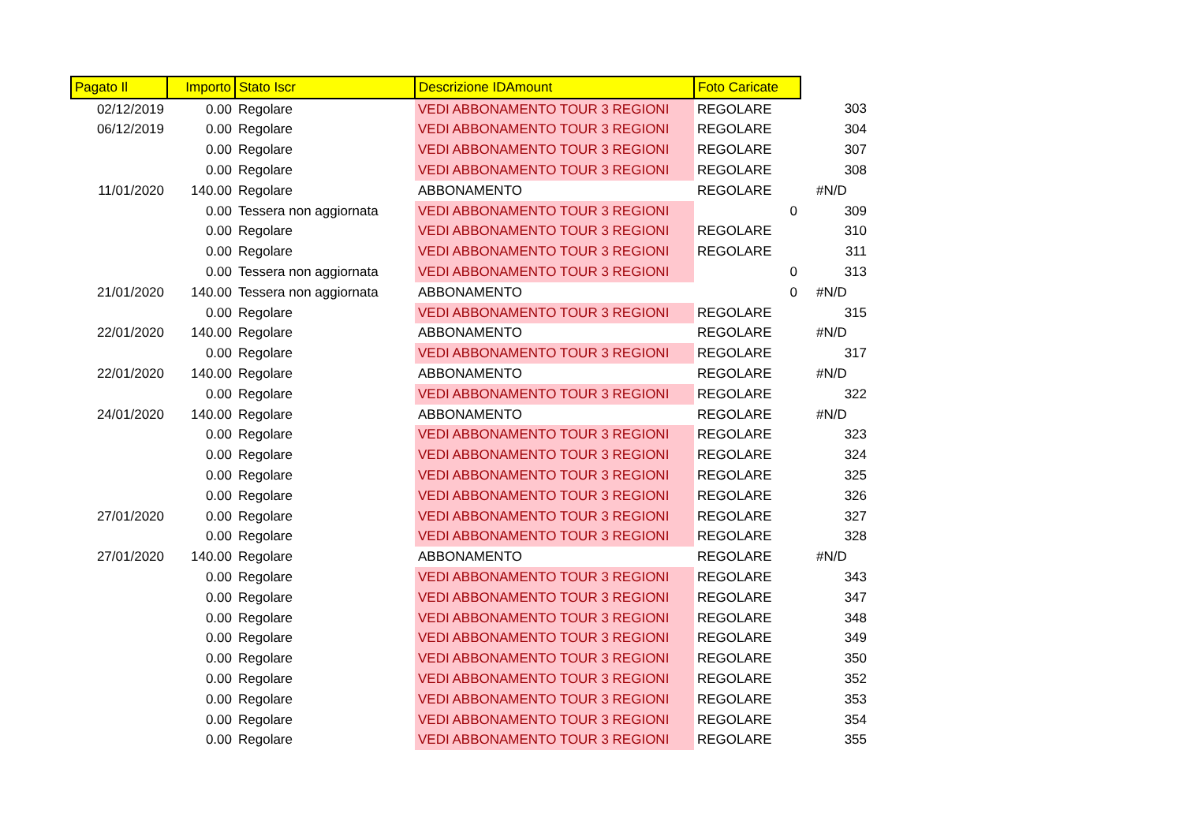| Pagato Il | Importo | Stato Iscr | Descrizione IDAmount | Foto Caricate | |
| 02/12/2019 | 0.00 | Regolare | VEDI ABBONAMENTO TOUR 3 REGIONI | REGOLARE | 303 |
| 06/12/2019 | 0.00 | Regolare | VEDI ABBONAMENTO TOUR 3 REGIONI | REGOLARE | 304 |
| | 0.00 | Regolare | VEDI ABBONAMENTO TOUR 3 REGIONI | REGOLARE | 307 |
| | 0.00 | Regolare | VEDI ABBONAMENTO TOUR 3 REGIONI | REGOLARE | 308 |
| 11/01/2020 | 140.00 | Regolare | ABBONAMENTO | REGOLARE | #N/D |
| | 0.00 | Tessera non aggiornata | VEDI ABBONAMENTO TOUR 3 REGIONI | 0 | 309 |
| | 0.00 | Regolare | VEDI ABBONAMENTO TOUR 3 REGIONI | REGOLARE | 310 |
| | 0.00 | Regolare | VEDI ABBONAMENTO TOUR 3 REGIONI | REGOLARE | 311 |
| | 0.00 | Tessera non aggiornata | VEDI ABBONAMENTO TOUR 3 REGIONI | 0 | 313 |
| 21/01/2020 | 140.00 | Tessera non aggiornata | ABBONAMENTO | 0 | #N/D |
| | 0.00 | Regolare | VEDI ABBONAMENTO TOUR 3 REGIONI | REGOLARE | 315 |
| 22/01/2020 | 140.00 | Regolare | ABBONAMENTO | REGOLARE | #N/D |
| | 0.00 | Regolare | VEDI ABBONAMENTO TOUR 3 REGIONI | REGOLARE | 317 |
| 22/01/2020 | 140.00 | Regolare | ABBONAMENTO | REGOLARE | #N/D |
| | 0.00 | Regolare | VEDI ABBONAMENTO TOUR 3 REGIONI | REGOLARE | 322 |
| 24/01/2020 | 140.00 | Regolare | ABBONAMENTO | REGOLARE | #N/D |
| | 0.00 | Regolare | VEDI ABBONAMENTO TOUR 3 REGIONI | REGOLARE | 323 |
| | 0.00 | Regolare | VEDI ABBONAMENTO TOUR 3 REGIONI | REGOLARE | 324 |
| | 0.00 | Regolare | VEDI ABBONAMENTO TOUR 3 REGIONI | REGOLARE | 325 |
| | 0.00 | Regolare | VEDI ABBONAMENTO TOUR 3 REGIONI | REGOLARE | 326 |
| 27/01/2020 | 0.00 | Regolare | VEDI ABBONAMENTO TOUR 3 REGIONI | REGOLARE | 327 |
| | 0.00 | Regolare | VEDI ABBONAMENTO TOUR 3 REGIONI | REGOLARE | 328 |
| 27/01/2020 | 140.00 | Regolare | ABBONAMENTO | REGOLARE | #N/D |
| | 0.00 | Regolare | VEDI ABBONAMENTO TOUR 3 REGIONI | REGOLARE | 343 |
| | 0.00 | Regolare | VEDI ABBONAMENTO TOUR 3 REGIONI | REGOLARE | 347 |
| | 0.00 | Regolare | VEDI ABBONAMENTO TOUR 3 REGIONI | REGOLARE | 348 |
| | 0.00 | Regolare | VEDI ABBONAMENTO TOUR 3 REGIONI | REGOLARE | 349 |
| | 0.00 | Regolare | VEDI ABBONAMENTO TOUR 3 REGIONI | REGOLARE | 350 |
| | 0.00 | Regolare | VEDI ABBONAMENTO TOUR 3 REGIONI | REGOLARE | 352 |
| | 0.00 | Regolare | VEDI ABBONAMENTO TOUR 3 REGIONI | REGOLARE | 353 |
| | 0.00 | Regolare | VEDI ABBONAMENTO TOUR 3 REGIONI | REGOLARE | 354 |
| | 0.00 | Regolare | VEDI ABBONAMENTO TOUR 3 REGIONI | REGOLARE | 355 |